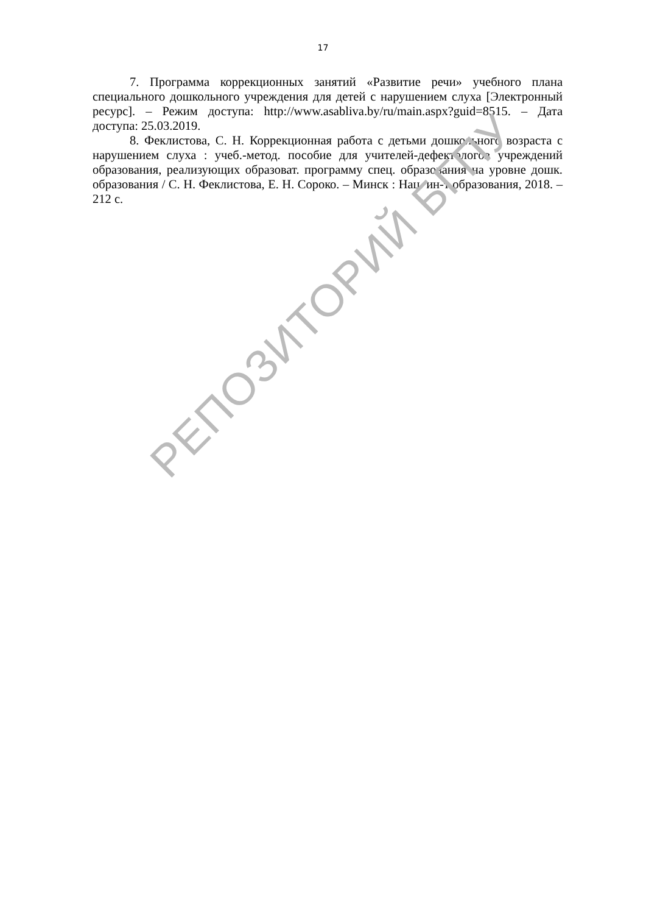17
7. Программа коррекционных занятий «Развитие речи» учебного плана специального дошкольного учреждения для детей с нарушением слуха [Электронный ресурс]. – Режим доступа: http://www.asabliva.by/ru/main.aspx?guid=8515. – Дата доступа: 25.03.2019.
8. Феклистова, С. Н. Коррекционная работа с детьми дошкольного возраста с нарушением слуха : учеб.-метод. пособие для учителей-дефектологов учреждений образования, реализующих образоват. программу спец. образования на уровне дошк. образования / С. Н. Феклистова, Е. Н. Сороко. – Минск : Нац. ин-т образования, 2018. – 212 с.
РЕПОЗИТОРИЙ БГПУ